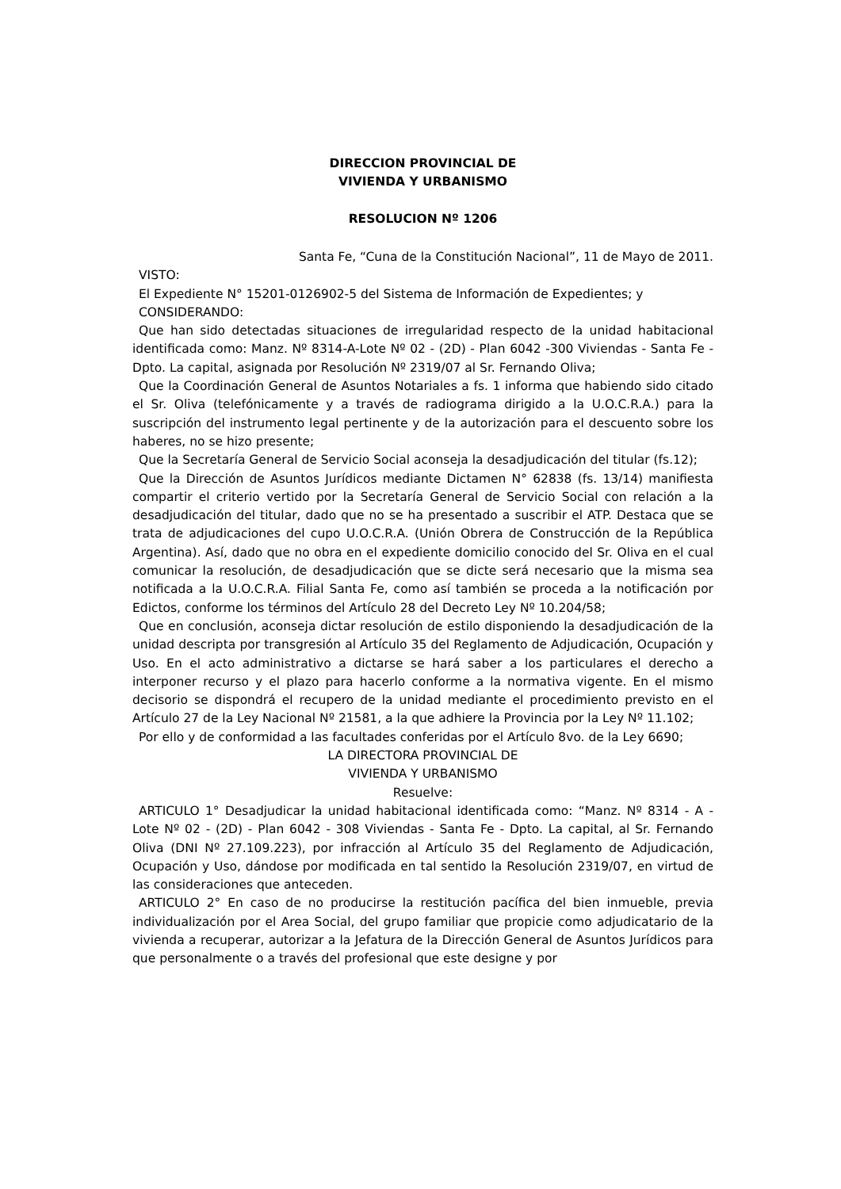DIRECCION PROVINCIAL DE
VIVIENDA Y URBANISMO
RESOLUCION Nº 1206
Santa Fe, “Cuna de la Constitución Nacional”, 11 de Mayo de 2011.
VISTO:
El Expediente N° 15201-0126902-5 del Sistema de Información de Expedientes; y
CONSIDERANDO:
Que han sido detectadas situaciones de irregularidad respecto de la unidad habitacional identificada como: Manz. Nº 8314-A-Lote Nº 02 - (2D) - Plan 6042 -300 Viviendas - Santa Fe - Dpto. La capital, asignada por Resolución Nº 2319/07 al Sr. Fernando Oliva;
Que la Coordinación General de Asuntos Notariales a fs. 1 informa que habiendo sido citado el Sr. Oliva (telefónicamente y a través de radiograma dirigido a la U.O.C.R.A.) para la suscripción del instrumento legal pertinente y de la autorización para el descuento sobre los haberes, no se hizo presente;
Que la Secretaría General de Servicio Social aconseja la desadjudicación del titular (fs.12);
Que la Dirección de Asuntos Jurídicos mediante Dictamen N° 62838 (fs. 13/14) manifiesta compartir el criterio vertido por la Secretaría General de Servicio Social con relación a la desadjudicación del titular, dado que no se ha presentado a suscribir el ATP. Destaca que se trata de adjudicaciones del cupo U.O.C.R.A. (Unión Obrera de Construcción de la República Argentina). Así, dado que no obra en el expediente domicilio conocido del Sr. Oliva en el cual comunicar la resolución, de desadjudicación que se dicte será necesario que la misma sea notificada a la U.O.C.R.A. Filial Santa Fe, como así también se proceda a la notificación por Edictos, conforme los términos del Artículo 28 del Decreto Ley Nº 10.204/58;
Que en conclusión, aconseja dictar resolución de estilo disponiendo la desadjudicación de la unidad descripta por transgresión al Artículo 35 del Reglamento de Adjudicación, Ocupación y Uso. En el acto administrativo a dictarse se hará saber a los particulares el derecho a interponer recurso y el plazo para hacerlo conforme a la normativa vigente. En el mismo decisorio se dispondrá el recupero de la unidad mediante el procedimiento previsto en el Artículo 27 de la Ley Nacional Nº 21581, a la que adhiere la Provincia por la Ley Nº 11.102;
Por ello y de conformidad a las facultades conferidas por el Artículo 8vo. de la Ley 6690;
LA DIRECTORA PROVINCIAL DE
VIVIENDA Y URBANISMO
Resuelve:
ARTICULO 1° Desadjudicar la unidad habitacional identificada como: “Manz. Nº 8314 - A - Lote Nº 02 - (2D) - Plan 6042 - 308 Viviendas - Santa Fe - Dpto. La capital, al Sr. Fernando Oliva (DNI Nº 27.109.223), por infracción al Artículo 35 del Reglamento de Adjudicación, Ocupación y Uso, dándose por modificada en tal sentido la Resolución 2319/07, en virtud de las consideraciones que anteceden.
ARTICULO 2° En caso de no producirse la restitución pacífica del bien inmueble, previa individualización por el Area Social, del grupo familiar que propicie como adjudicatario de la vivienda a recuperar, autorizar a la Jefatura de la Dirección General de Asuntos Jurídicos para que personalmente o a través del profesional que este designe y por